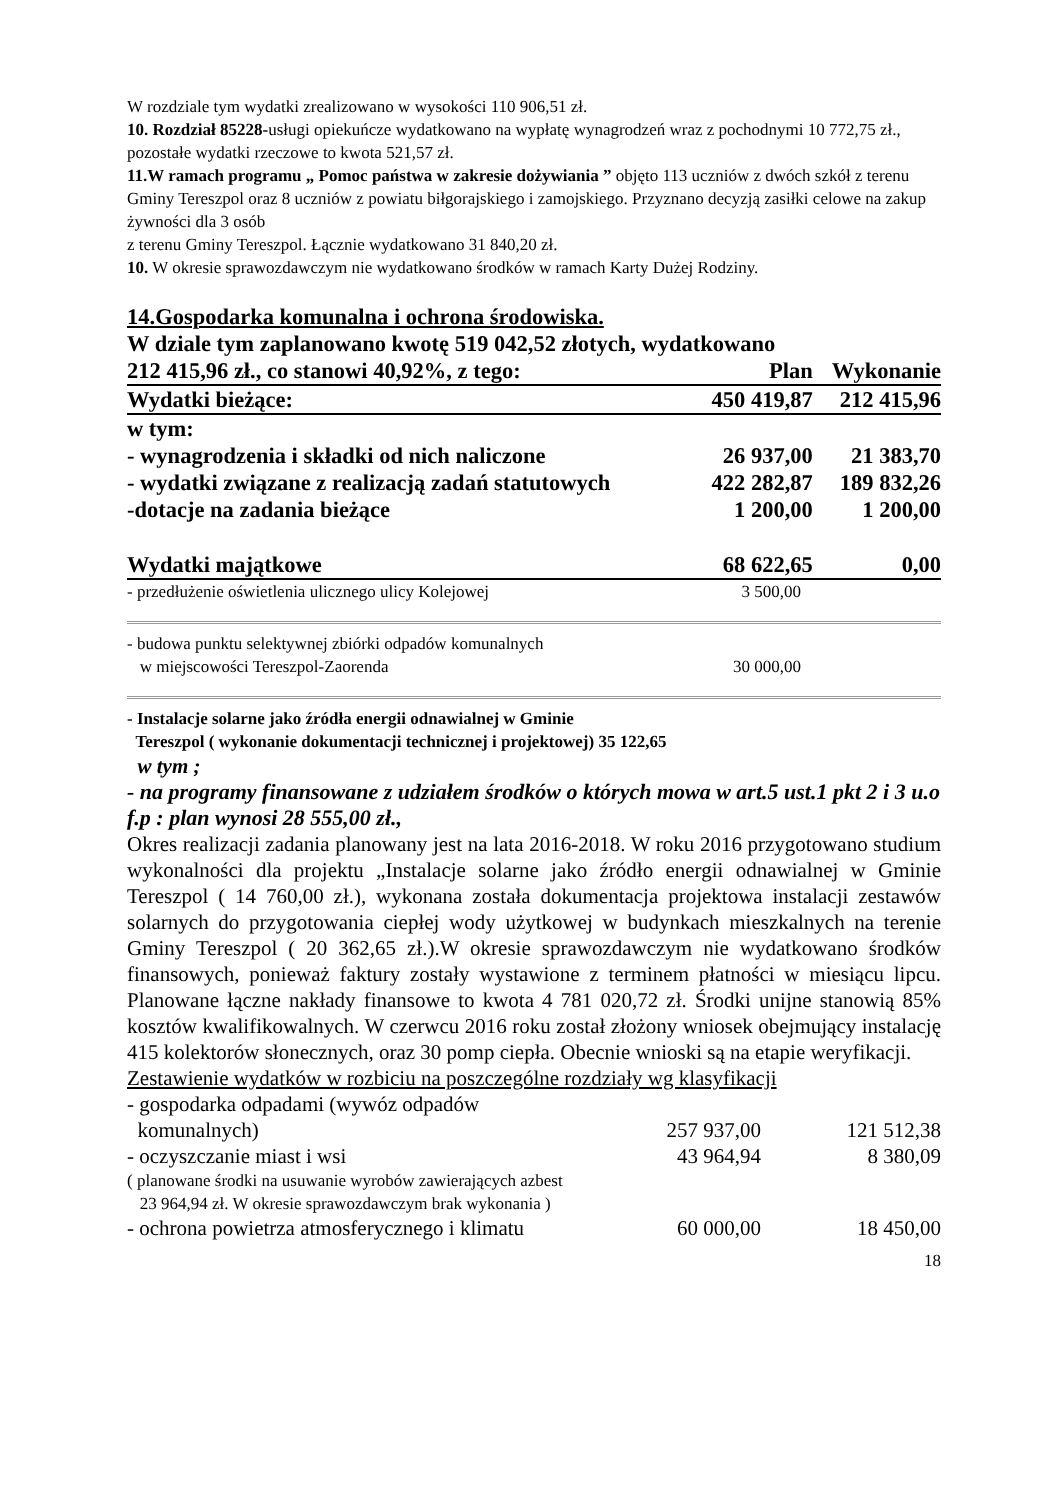W rozdziale tym wydatki zrealizowano w wysokości 110 906,51 zł.
10. Rozdział 85228-usługi opiekuńcze wydatkowano na wypłatę wynagrodzeń wraz z pochodnymi 10 772,75 zł., pozostałe wydatki rzeczowe to kwota 521,57 zł.
11.W ramach programu „ Pomoc państwa w zakresie dożywiania ” objęto 113 uczniów z dwóch szkół z terenu Gminy Tereszpol oraz 8 uczniów z powiatu biłgorajskiego i zamojskiego. Przyznano decyzją zasiłki celowe na zakup żywności dla 3 osób
z terenu Gminy Tereszpol. Łącznie wydatkowano 31 840,20 zł.
10. W okresie sprawozdawczym nie wydatkowano środków w ramach Karty Dużej Rodziny.
14.Gospodarka komunalna i ochrona środowiska.
W dziale tym zaplanowano kwotę 519 042,52 złotych, wydatkowano
| 212 415,96 zł., co stanowi 40,92%, z tego: | Plan | Wykonanie |
| Wydatki bieżące: | 450 419,87 | 212 415,96 |
| w tym: | | |
| - wynagrodzenia i składki od nich naliczone | 26 937,00 | 21 383,70 |
| - wydatki związane z realizacją zadań statutowych | 422 282,87 | 189 832,26 |
| -dotacje na zadania bieżące | 1 200,00 | 1 200,00 |
| Wydatki majątkowe | 68 622,65 | 0,00 |
| - przedłużenie oświetlenia ulicznego ulicy Kolejowej | 3 500,00 | |
| - budowa punktu selektywnej zbiórki odpadów komunalnych w miejscowości Tereszpol-Zaorenda | 30 000,00 | |
- Instalacje solarne jako źródła energii odnawialnej w Gminie
Tereszpol ( wykonanie dokumentacji technicznej i projektowej) 35 122,65
w tym ;
- na programy finansowane z udziałem środków o których mowa w art.5 ust.1 pkt 2 i 3 u.o f.p : plan wynosi 28 555,00 zł.,
Okres realizacji zadania planowany jest na lata 2016-2018. W roku 2016 przygotowano studium wykonalności dla projektu „Instalacje solarne jako źródło energii odnawialnej w Gminie Tereszpol ( 14 760,00 zł.), wykonana została dokumentacja projektowa instalacji zestawów solarnych do przygotowania ciepłej wody użytkowej w budynkach mieszkalnych na terenie Gminy Tereszpol ( 20 362,65 zł.).W okresie sprawozdawczym nie wydatkowano środków finansowych, ponieważ faktury zostały wystawione z terminem płatności w miesiącu lipcu. Planowane łączne nakłady finansowe to kwota 4 781 020,72 zł. Środki unijne stanowią 85% kosztów kwalifikowalnych. W czerwcu 2016 roku został złożony wniosek obejmujący instalację 415 kolektorów słonecznych, oraz 30 pomp ciepła. Obecnie wnioski są na etapie weryfikacji.
Zestawienie wydatków w rozbiciu na poszczególne rozdziały wg klasyfikacji
| - gospodarka odpadami (wywóz odpadów komunalnych) | 257 937,00 | 121 512,38 |
| - oczyszczanie miast i wsi | 43 964,94 | 8 380,09 |
| ( planowane środki na usuwanie wyrobów zawierających azbest 23 964,94 zł. W okresie sprawozdawczym brak wykonania ) | | |
| - ochrona powietrza atmosferycznego i klimatu | 60 000,00 | 18 450,00 |
18